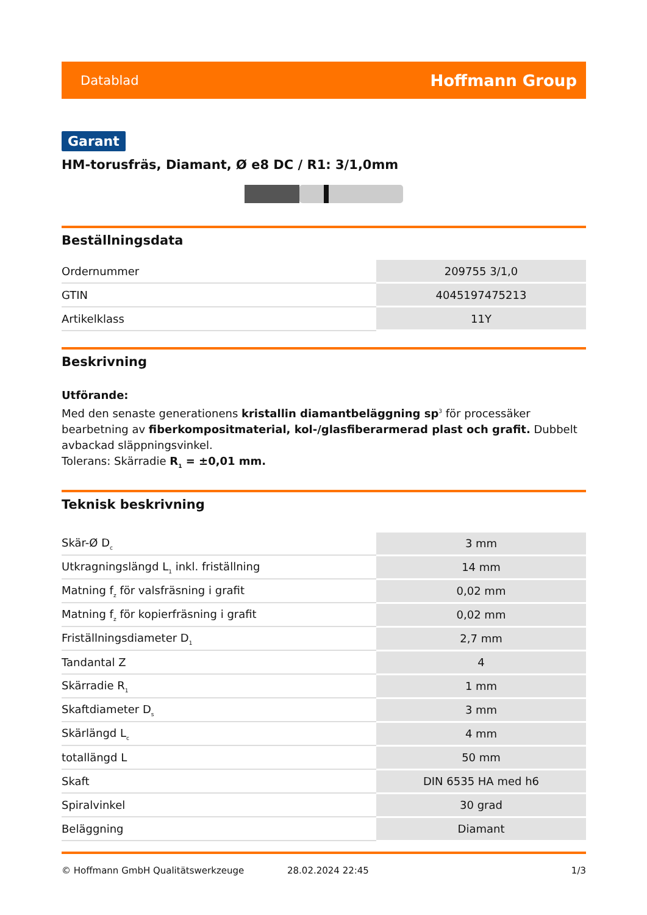Datablad Hoffmann Group
Garant
HM-torusfräs, Diamant, Ø e8 DC / R1: 3/1,0mm
Beställningsdata
| Ordernummer | 209755 3/1,0 |
| GTIN | 4045197475213 |
| Artikelklass | 11Y |
Beskrivning
Utförande:
Med den senaste generationens kristallin diamantbeläggning sp<sup>3</sup> för processäker bearbetning av fiberkompositmaterial, kol-/glasfiberarmerad plast och grafit. Dubbelt avbackad släppningsvinkel.
Tolerans: Skärradie R<sub>1</sub> = ±0,01 mm.
Teknisk beskrivning
| Skär-Ø D<sub>c</sub> | 3 mm |
| Utkragningslängd L<sub>1</sub> inkl. friställning | 14 mm |
| Matning f<sub>z</sub> för valsfräsning i grafit | 0,02 mm |
| Matning f<sub>z</sub> för kopierfräsning i grafit | 0,02 mm |
| Friställningsdiameter D<sub>1</sub> | 2,7 mm |
| Tandantal Z | 4 |
| Skärradie R<sub>1</sub> | 1 mm |
| Skaftdiameter D<sub>s</sub> | 3 mm |
| Skärlängd L<sub>c</sub> | 4 mm |
| totallängd L | 50 mm |
| Skaft | DIN 6535 HA med h6 |
| Spiralvinkel | 30 grad |
| Beläggning | Diamant |
© Hoffmann GmbH Qualitätswerkzeuge 28.02.2024 22:45 1/3